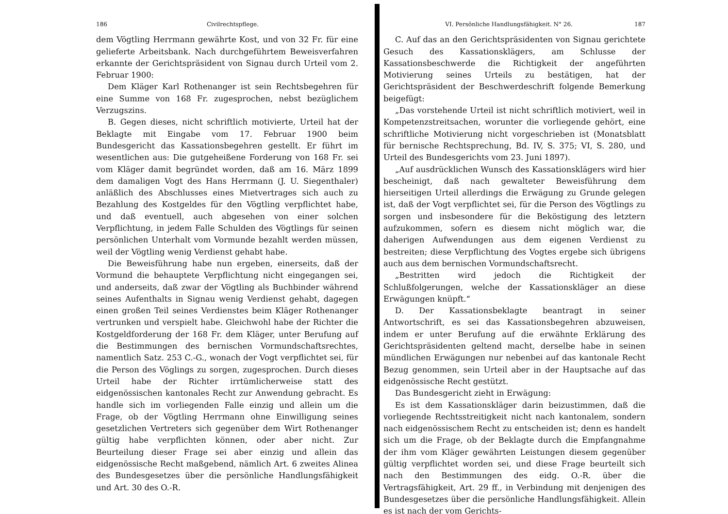186 Civilrechtspflege.
dem Vögtling Herrmann gewährte Kost, und von 32 Fr. für eine gelieferte Arbeitsbank. Nach durchgeführtem Beweisverfahren erkannte der Gerichtspräsident von Signau durch Urteil vom 2. Februar 1900:
Dem Kläger Karl Rothenanger ist sein Rechtsbegehren für eine Summe von 168 Fr. zugesprochen, nebst bezüglichem Verzugszins.
B. Gegen dieses, nicht schriftlich motivierte, Urteil hat der Beklagte mit Eingabe vom 17. Februar 1900 beim Bundesgericht das Kassationsbegehren gestellt. Er führt im wesentlichen aus: Die gutgeheißene Forderung von 168 Fr. sei vom Kläger damit begründet worden, daß am 16. März 1899 dem damaligen Vogt des Hans Herrmann (J. U. Siegenthaler) anläßlich des Abschlusses eines Mietvertrages sich auch zu Bezahlung des Kostgeldes für den Vögtling verpflichtet habe, und daß eventuell, auch abgesehen von einer solchen Verpflichtung, in jedem Falle Schulden des Vögtlings für seinen persönlichen Unterhalt vom Vormunde bezahlt werden müssen, weil der Vögtling wenig Verdienst gehabt habe.
Die Beweisführung habe nun ergeben, einerseits, daß der Vormund die behauptete Verpflichtung nicht eingegangen sei, und anderseits, daß zwar der Vögtling als Buchbinder während seines Aufenthalts in Signau wenig Verdienst gehabt, dagegen einen großen Teil seines Verdienstes beim Kläger Rothenanger vertrunken und verspielt habe. Gleichwohl habe der Richter die Kostgeldforderung der 168 Fr. dem Kläger, unter Berufung auf die Bestimmungen des bernischen Vormundschaftsrechtes, namentlich Satz. 253 C.-G., wonach der Vogt verpflichtet sei, für die Person des Vöglings zu sorgen, zugesprochen. Durch dieses Urteil habe der Richter irrtümlicherweise statt des eidgenössischen kantonales Recht zur Anwendung gebracht. Es handle sich im vorliegenden Falle einzig und allein um die Frage, ob der Vögtling Herrmann ohne Einwilligung seines gesetzlichen Vertreters sich gegenüber dem Wirt Rothenanger gültig habe verpflichten können, oder aber nicht. Zur Beurteilung dieser Frage sei aber einzig und allein das eidgenössische Recht maßgebend, nämlich Art. 6 zweites Alinea des Bundesgesetzes über die persönliche Handlungsfähigkeit und Art. 30 des O.-R.
VI. Persönliche Handlungsfähigkeit. N° 26. 187
C. Auf das an den Gerichtspräsidenten von Signau gerichtete Gesuch des Kassationsklägers, am Schlusse der Kassationsbeschwerde die Richtigkeit der angeführten Motivierung seines Urteils zu bestätigen, hat der Gerichtspräsident der Beschwerdeschrift folgende Bemerkung beigefügt:
„Das vorstehende Urteil ist nicht schriftlich motiviert, weil in Kompetenzstreitsachen, worunter die vorliegende gehört, eine schriftliche Motivierung nicht vorgeschrieben ist (Monatsblatt für bernische Rechtsprechung, Bd. IV, S. 375; VI, S. 280, und Urteil des Bundesgerichts vom 23. Juni 1897).
„Auf ausdrücklichen Wunsch des Kassationsklägers wird hier bescheinigt, daß nach gewalteter Beweisführung dem hierseitigen Urteil allerdings die Erwägung zu Grunde gelegen ist, daß der Vogt verpflichtet sei, für die Person des Vögtlings zu sorgen und insbesondere für die Beköstigung des letztern aufzukommen, sofern es diesem nicht möglich war, die daherigen Aufwendungen aus dem eigenen Verdienst zu bestreiten; diese Verpflichtung des Vogtes ergebe sich übrigens auch aus dem bernischen Vormundschaftsrecht.
„Bestritten wird jedoch die Richtigkeit der Schlußfolgerungen, welche der Kassationskläger an diese Erwägungen knüpft.“
D. Der Kassationsbeklagte beantragt in seiner Antwortschrift, es sei das Kassationsbegehren abzuweisen, indem er unter Berufung auf die erwähnte Erklärung des Gerichtspräsidenten geltend macht, derselbe habe in seinen mündlichen Erwägungen nur nebenbei auf das kantonale Recht Bezug genommen, sein Urteil aber in der Hauptsache auf das eidgenössische Recht gestützt.
Das Bundesgericht zieht in Erwägung:
Es ist dem Kassationskläger darin beizustimmen, daß die vorliegende Rechtsstreitigkeit nicht nach kantonalem, sondern nach eidgenössischem Recht zu entscheiden ist; denn es handelt sich um die Frage, ob der Beklagte durch die Empfangnahme der ihm vom Kläger gewährten Leistungen diesem gegenüber gültig verpflichtet worden sei, und diese Frage beurteilt sich nach den Bestimmungen des eidg. O.-R. über die Vertragsfähigkeit, Art. 29 ff., in Verbindung mit denjenigen des Bundesgesetzes über die persönliche Handlungsfähigkeit. Allein es ist nach der vom Gerichts-